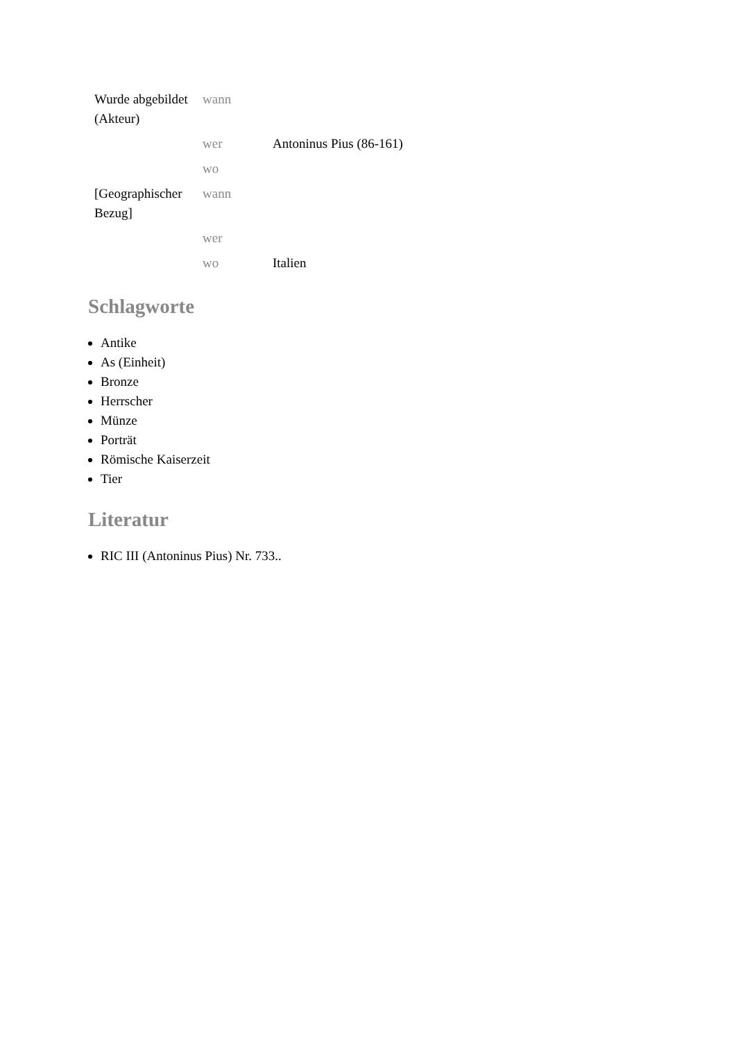| Wurde abgebildet (Akteur) | wann | |
| | wer | Antoninus Pius (86-161) |
| | wo | |
| [Geographischer Bezug] | wann | |
| | wer | |
| | wo | Italien |
Schlagworte
Antike
As (Einheit)
Bronze
Herrscher
Münze
Porträt
Römische Kaiserzeit
Tier
Literatur
RIC III (Antoninus Pius) Nr. 733..